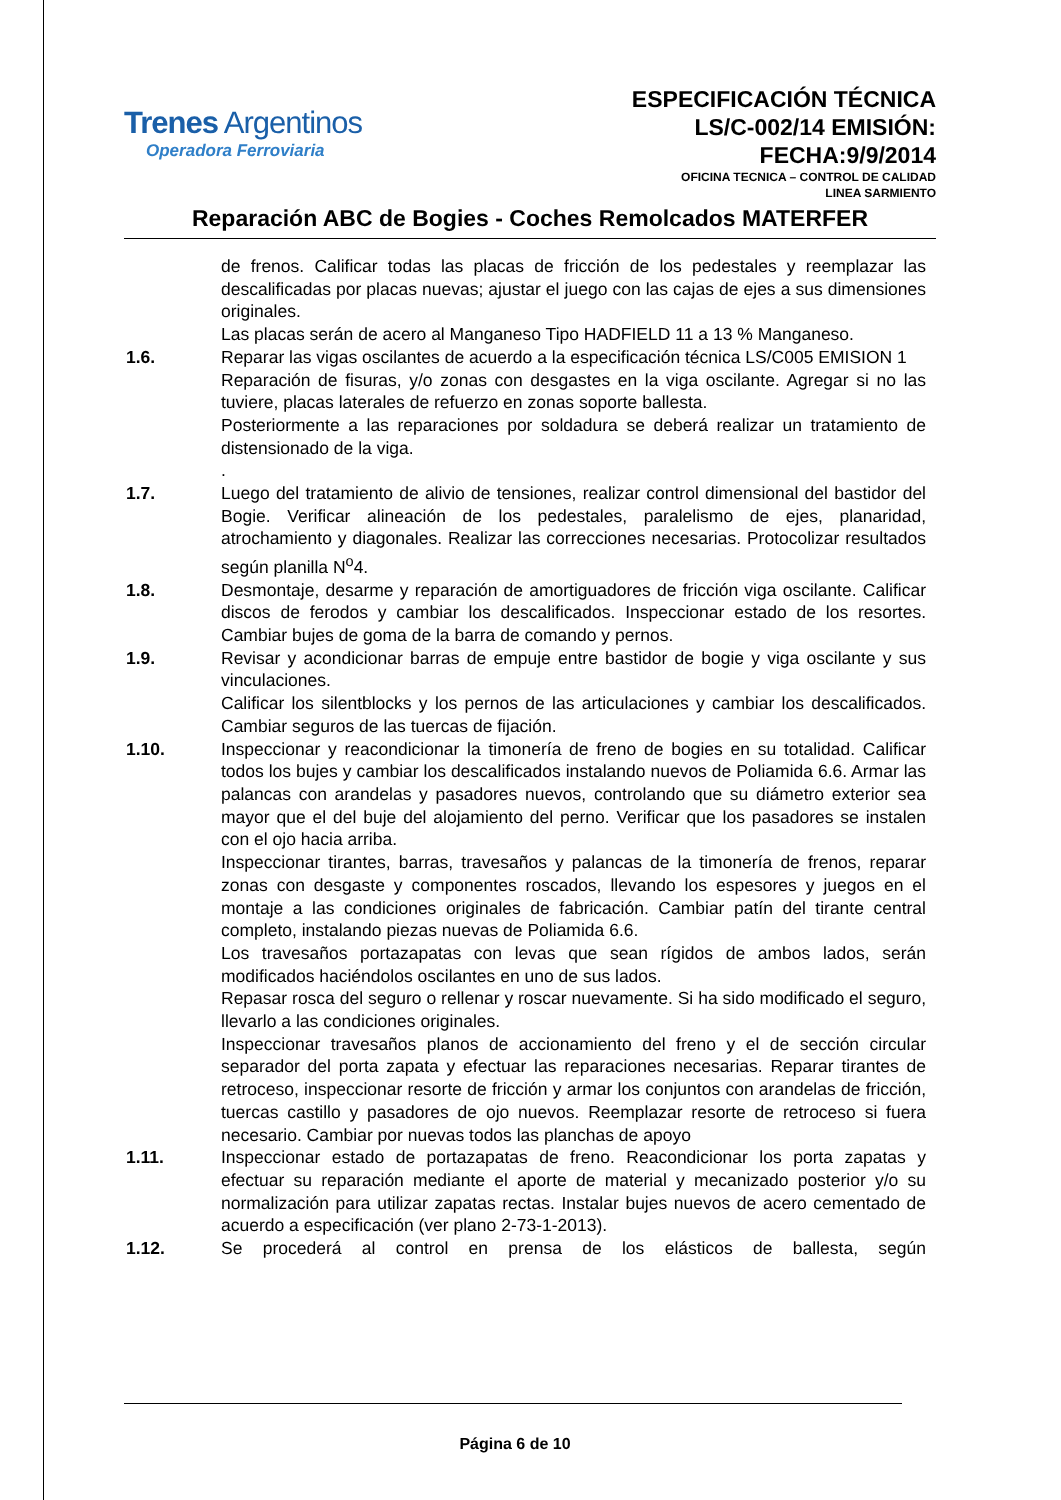Trenes Argentinos
Operadora Ferroviaria
ESPECIFICACIÓN TÉCNICA
LS/C-002/14 EMISIÓN:
FECHA:9/9/2014
OFICINA TECNICA – CONTROL DE CALIDAD
LINEA SARMIENTO
Reparación ABC de Bogies - Coches Remolcados MATERFER
de frenos. Calificar todas las placas de fricción de los pedestales y reemplazar las descalificadas por placas nuevas; ajustar el juego con las cajas de ejes a sus dimensiones originales.
Las placas serán de acero al Manganeso Tipo HADFIELD 11 a 13 % Manganeso.
1.6. Reparar las vigas oscilantes de acuerdo a la especificación técnica LS/C005 EMISION 1
Reparación de fisuras, y/o zonas con desgastes en la viga oscilante. Agregar si no las tuviere, placas laterales de refuerzo en zonas soporte ballesta.
Posteriormente a las reparaciones por soldadura se deberá realizar un tratamiento de distensionado de la viga.
.
1.7. Luego del tratamiento de alivio de tensiones, realizar control dimensional del bastidor del Bogie. Verificar alineación de los pedestales, paralelismo de ejes, planaridad, atrochamiento y diagonales. Realizar las correcciones necesarias. Protocolizar resultados según planilla N<sup>o</sup>4.
1.8. Desmontaje, desarme y reparación de amortiguadores de fricción viga oscilante. Calificar discos de ferodos y cambiar los descalificados. Inspeccionar estado de los resortes. Cambiar bujes de goma de la barra de comando y pernos.
1.9. Revisar y acondicionar barras de empuje entre bastidor de bogie y viga oscilante y sus vinculaciones.
Calificar los silentblocks y los pernos de las articulaciones y cambiar los descalificados. Cambiar seguros de las tuercas de fijación.
1.10. Inspeccionar y reacondicionar la timonería de freno de bogies en su totalidad. Calificar todos los bujes y cambiar los descalificados instalando nuevos de Poliamida 6.6. Armar las palancas con arandelas y pasadores nuevos, controlando que su diámetro exterior sea mayor que el del buje del alojamiento del perno. Verificar que los pasadores se instalen con el ojo hacia arriba.
Inspeccionar tirantes, barras, travesaños y palancas de la timonería de frenos, reparar zonas con desgaste y componentes roscados, llevando los espesores y juegos en el montaje a las condiciones originales de fabricación. Cambiar patín del tirante central completo, instalando piezas nuevas de Poliamida 6.6.
Los travesaños portazapatas con levas que sean rígidos de ambos lados, serán modificados haciéndolos oscilantes en uno de sus lados.
Repasar rosca del seguro o rellenar y roscar nuevamente. Si ha sido modificado el seguro, llevarlo a las condiciones originales.
Inspeccionar travesaños planos de accionamiento del freno y el de sección circular separador del porta zapata y efectuar las reparaciones necesarias. Reparar tirantes de retroceso, inspeccionar resorte de fricción y armar los conjuntos con arandelas de fricción, tuercas castillo y pasadores de ojo nuevos. Reemplazar resorte de retroceso si fuera necesario. Cambiar por nuevas todos las planchas de apoyo
1.11. Inspeccionar estado de portazapatas de freno. Reacondicionar los porta zapatas y efectuar su reparación mediante el aporte de material y mecanizado posterior y/o su normalización para utilizar zapatas rectas. Instalar bujes nuevos de acero cementado de acuerdo a especificación (ver plano 2-73-1-2013).
1.12. Se procederá al control en prensa de los elásticos de ballesta, según
Página 6 de 10